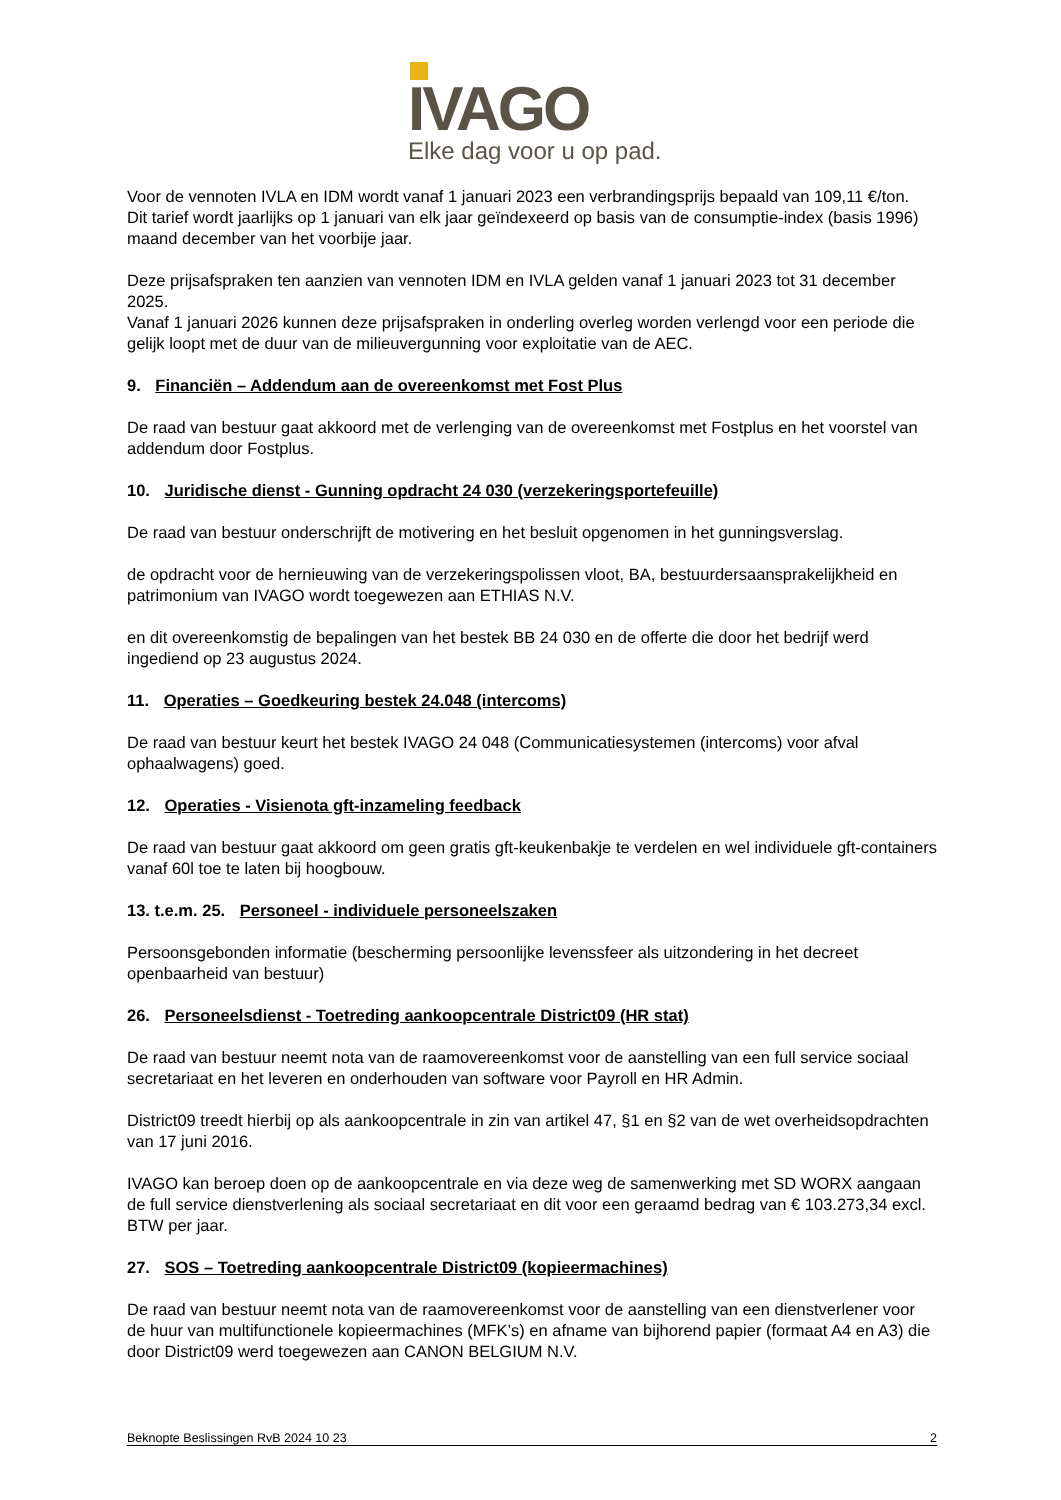IVAGO
Elke dag voor u op pad.
Voor de vennoten IVLA en IDM wordt vanaf 1 januari 2023 een verbrandingsprijs bepaald van 109,11 €/ton.
Dit tarief wordt jaarlijks op 1 januari van elk jaar geïndexeerd op basis van de consumptie-index (basis 1996) maand december van het voorbije jaar.
Deze prijsafspraken ten aanzien van vennoten IDM en IVLA gelden vanaf 1 januari 2023 tot 31 december 2025.
Vanaf 1 januari 2026 kunnen deze prijsafspraken in onderling overleg worden verlengd voor een periode die gelijk loopt met de duur van de milieuvergunning voor exploitatie van de AEC.
9. Financiën – Addendum aan de overeenkomst met Fost Plus
De raad van bestuur gaat akkoord met de verlenging van de overeenkomst met Fostplus en het voorstel van addendum door Fostplus.
10. Juridische dienst - Gunning opdracht 24 030 (verzekeringsportefeuille)
De raad van bestuur onderschrijft de motivering en het besluit opgenomen in het gunningsverslag.
de opdracht voor de hernieuwing van de verzekeringspolissen vloot, BA, bestuurdersaansprakelijkheid en patrimonium van IVAGO wordt toegewezen aan ETHIAS N.V.
en dit overeenkomstig de bepalingen van het bestek BB 24 030 en de offerte die door het bedrijf werd ingediend op 23 augustus 2024.
11. Operaties – Goedkeuring bestek 24.048 (intercoms)
De raad van bestuur keurt het bestek IVAGO 24 048 (Communicatiesystemen (intercoms) voor afval ophaalwagens) goed.
12. Operaties - Visienota gft-inzameling feedback
De raad van bestuur gaat akkoord om geen gratis gft-keukenbakje te verdelen en wel individuele gft-containers vanaf 60l toe te laten bij hoogbouw.
13. t.e.m. 25. Personeel - individuele personeelszaken
Persoonsgebonden informatie (bescherming persoonlijke levenssfeer als uitzondering in het decreet openbaarheid van bestuur)
26. Personeelsdienst - Toetreding aankoopcentrale District09 (HR stat)
De raad van bestuur neemt nota van de raamovereenkomst voor de aanstelling van een full service sociaal secretariaat en het leveren en onderhouden van software voor Payroll en HR Admin.
District09 treedt hierbij op als aankoopcentrale in zin van artikel 47, §1 en §2 van de wet overheidsopdrachten van 17 juni 2016.
IVAGO kan beroep doen op de aankoopcentrale en via deze weg de samenwerking met SD WORX aangaan de full service dienstverlening als sociaal secretariaat en dit voor een geraamd bedrag van € 103.273,34 excl. BTW per jaar.
27. SOS – Toetreding aankoopcentrale District09 (kopieermachines)
De raad van bestuur neemt nota van de raamovereenkomst voor de aanstelling van een dienstverlener voor de huur van multifunctionele kopieermachines (MFK’s) en afname van bijhorend papier (formaat A4 en A3) die door District09 werd toegewezen aan CANON BELGIUM N.V.
Beknopte Beslissingen RvB 2024 10 23 2